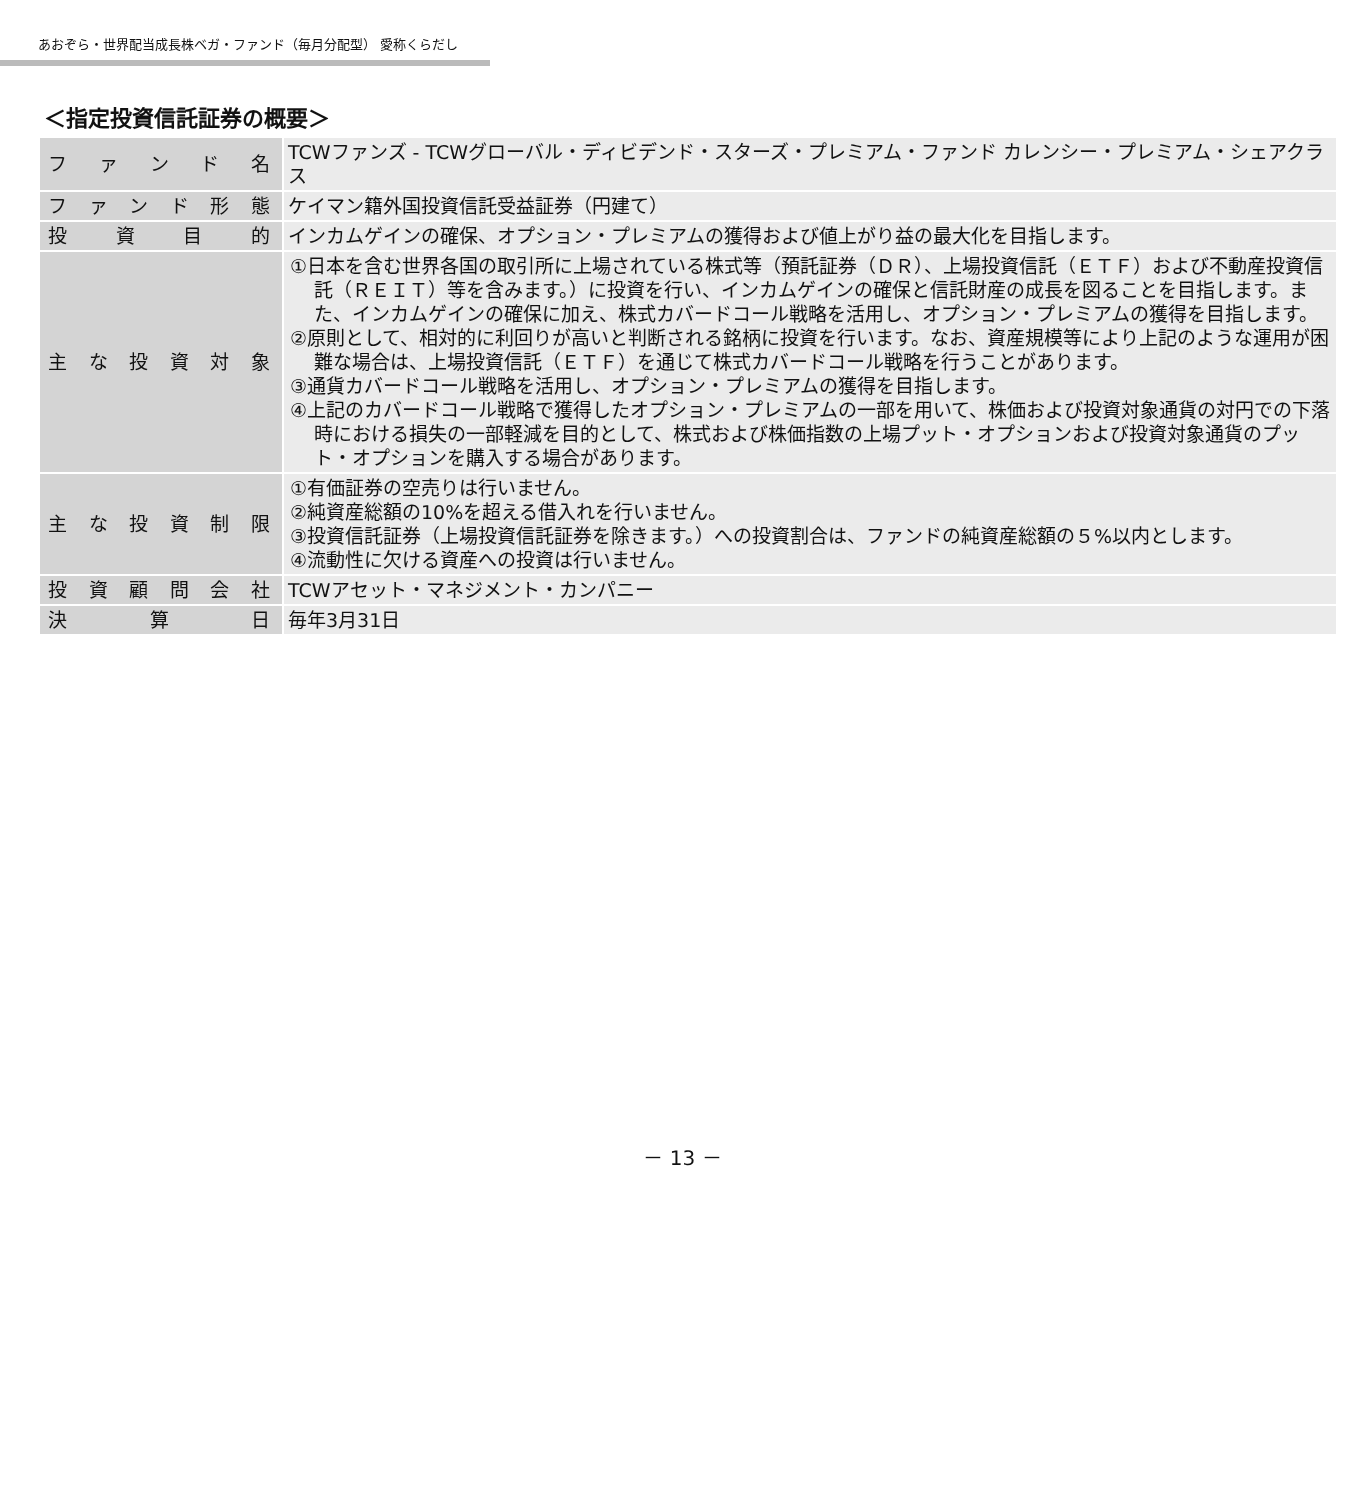あおぞら・世界配当成長株ベガ・ファンド（毎月分配型） 愛称くらだし
＜指定投資信託証券の概要＞
| ファンド名 | TCWファンズ - TCWグローバル・ディビデンド・スターズ・プレミアム・ファンド カレンシー・プレミアム・シェアクラス |
| ファンド形態 | ケイマン籍外国投資信託受益証券（円建て） |
| 投資目的 | インカムゲインの確保、オプション・プレミアムの獲得および値上がり益の最大化を目指します。 |
| 主な投資対象 | ①日本を含む世界各国の取引所に上場されている株式等（預託証券（ＤＲ）、上場投資信託（ＥＴＦ）および不動産投資信託（ＲＥＩＴ）等を含みます。）に投資を行い、インカムゲインの確保と信託財産の成長を図ることを目指します。また、インカムゲインの確保に加え、株式カバードコール戦略を活用し、オプション・プレミアムの獲得を目指します。 ②原則として、相対的に利回りが高いと判断される銘柄に投資を行います。なお、資産規模等により上記のような運用が困難な場合は、上場投資信託（ＥＴＦ）を通じて株式カバードコール戦略を行うことがあります。 ③通貨カバードコール戦略を活用し、オプション・プレミアムの獲得を目指します。 ④上記のカバードコール戦略で獲得したオプション・プレミアムの一部を用いて、株価および投資対象通貨の対円での下落時における損失の一部軽減を目的として、株式および株価指数の上場プット・オプションおよび投資対象通貨のプット・オプションを購入する場合があります。 |
| 主な投資制限 | ①有価証券の空売りは行いません。 ②純資産総額の10%を超える借入れを行いません。 ③投資信託証券（上場投資信託証券を除きます。）への投資割合は、ファンドの純資産総額の５%以内とします。 ④流動性に欠ける資産への投資は行いません。 |
| 投資顧問会社 | TCWアセット・マネジメント・カンパニー |
| 決算日 | 毎年3月31日 |
－ 13 －